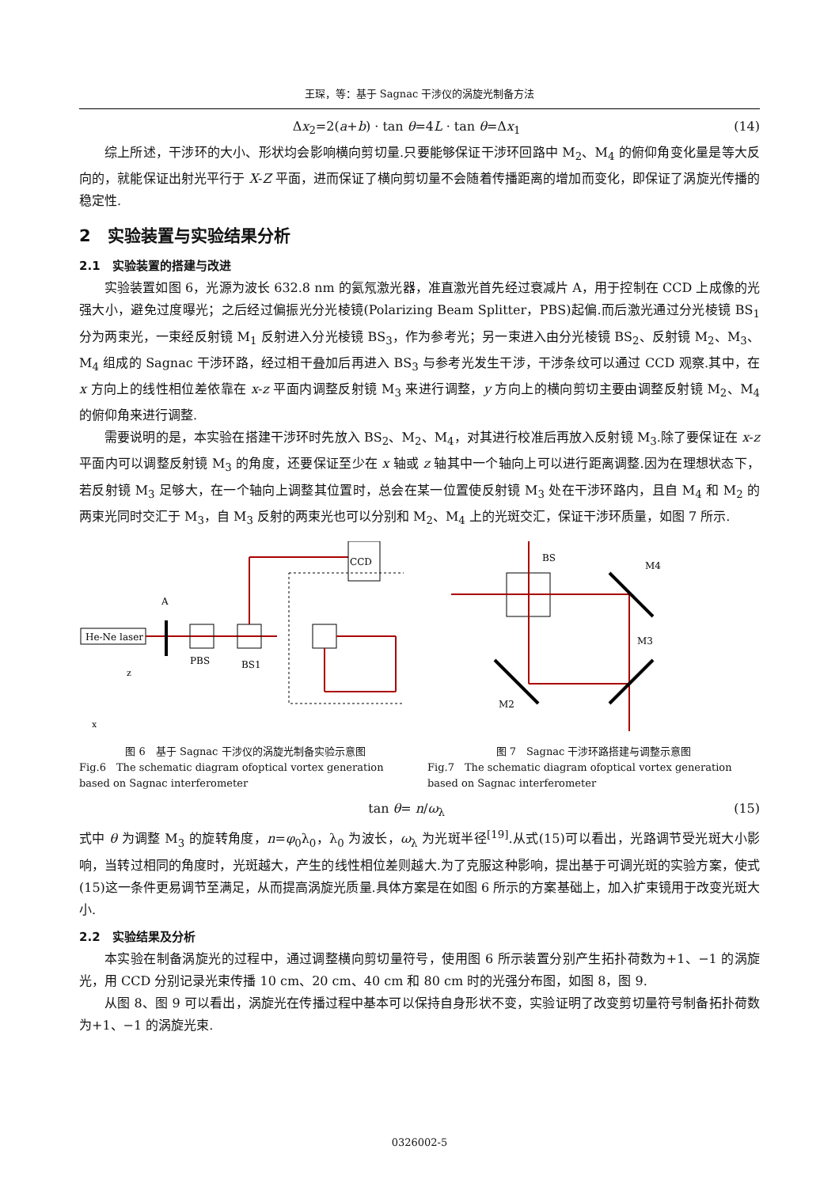王琛，等：基于 Sagnac 干涉仪的涡旋光制备方法
Δx<sub>2</sub>=2(a+b) · tan θ=4L · tan θ=Δx<sub>1</sub> (14)
综上所述，干涉环的大小、形状均会影响横向剪切量.只要能够保证干涉环回路中 M<sub>2</sub>、M<sub>4</sub> 的俯仰角变化量是等大反向的，就能保证出射光平行于 X-Z 平面，进而保证了横向剪切量不会随着传播距离的增加而变化，即保证了涡旋光传播的稳定性.
2　实验装置与实验结果分析
2.1　实验装置的搭建与改进
实验装置如图 6，光源为波长 632.8 nm 的氦氖激光器，准直激光首先经过衰减片 A，用于控制在 CCD 上成像的光强大小，避免过度曝光；之后经过偏振光分光棱镜(Polarizing Beam Splitter，PBS)起偏.而后激光通过分光棱镜 BS<sub>1</sub> 分为两束光，一束经反射镜 M<sub>1</sub> 反射进入分光棱镜 BS<sub>3</sub>，作为参考光；另一束进入由分光棱镜 BS<sub>2</sub>、反射镜 M<sub>2</sub>、M<sub>3</sub>、M<sub>4</sub> 组成的 Sagnac 干涉环路，经过相干叠加后再进入 BS<sub>3</sub> 与参考光发生干涉，干涉条纹可以通过 CCD 观察.其中，在 x 方向上的线性相位差依靠在 x-z 平面内调整反射镜 M<sub>3</sub> 来进行调整，y 方向上的横向剪切主要由调整反射镜 M<sub>2</sub>、M<sub>4</sub> 的俯仰角来进行调整.
需要说明的是，本实验在搭建干涉环时先放入 BS<sub>2</sub>、M<sub>2</sub>、M<sub>4</sub>，对其进行校准后再放入反射镜 M<sub>3</sub>.除了要保证在 x-z 平面内可以调整反射镜 M<sub>3</sub> 的角度，还要保证至少在 x 轴或 z 轴其中一个轴向上可以进行距离调整.因为在理想状态下，若反射镜 M<sub>3</sub> 足够大，在一个轴向上调整其位置时，总会在某一位置使反射镜 M<sub>3</sub> 处在干涉环路内，且自 M<sub>4</sub> 和 M<sub>2</sub> 的两束光同时交汇于 M<sub>3</sub>，自 M<sub>3</sub> 反射的两束光也可以分别和 M<sub>2</sub>、M<sub>4</sub> 上的光斑交汇，保证干涉环质量，如图 7 所示.
He-Ne laser
A
PBS
BS1
CCD
x
z
图 6　基于 Sagnac 干涉仪的涡旋光制备实验示意图
Fig.6　The schematic diagram ofoptical vortex generation based on Sagnac interferometer
BS
M4
M2
M3
图 7　Sagnac 干涉环路搭建与调整示意图
Fig.7　The schematic diagram ofoptical vortex generation based on Sagnac interferometer
tan θ= n/ω<sub>λ</sub> (15)
式中 θ 为调整 M<sub>3</sub> 的旋转角度，n=φ<sub>0</sub>λ<sub>0</sub>，λ<sub>0</sub> 为波长，ω<sub>λ</sub> 为光斑半径<sup>[19]</sup>.从式(15)可以看出，光路调节受光斑大小影响，当转过相同的角度时，光斑越大，产生的线性相位差则越大.为了克服这种影响，提出基于可调光斑的实验方案，使式(15)这一条件更易调节至满足，从而提高涡旋光质量.具体方案是在如图 6 所示的方案基础上，加入扩束镜用于改变光斑大小.
2.2　实验结果及分析
本实验在制备涡旋光的过程中，通过调整横向剪切量符号，使用图 6 所示装置分别产生拓扑荷数为+1、−1 的涡旋光，用 CCD 分别记录光束传播 10 cm、20 cm、40 cm 和 80 cm 时的光强分布图，如图 8，图 9.
从图 8、图 9 可以看出，涡旋光在传播过程中基本可以保持自身形状不变，实验证明了改变剪切量符号制备拓扑荷数为+1、−1 的涡旋光束.
0326002-5